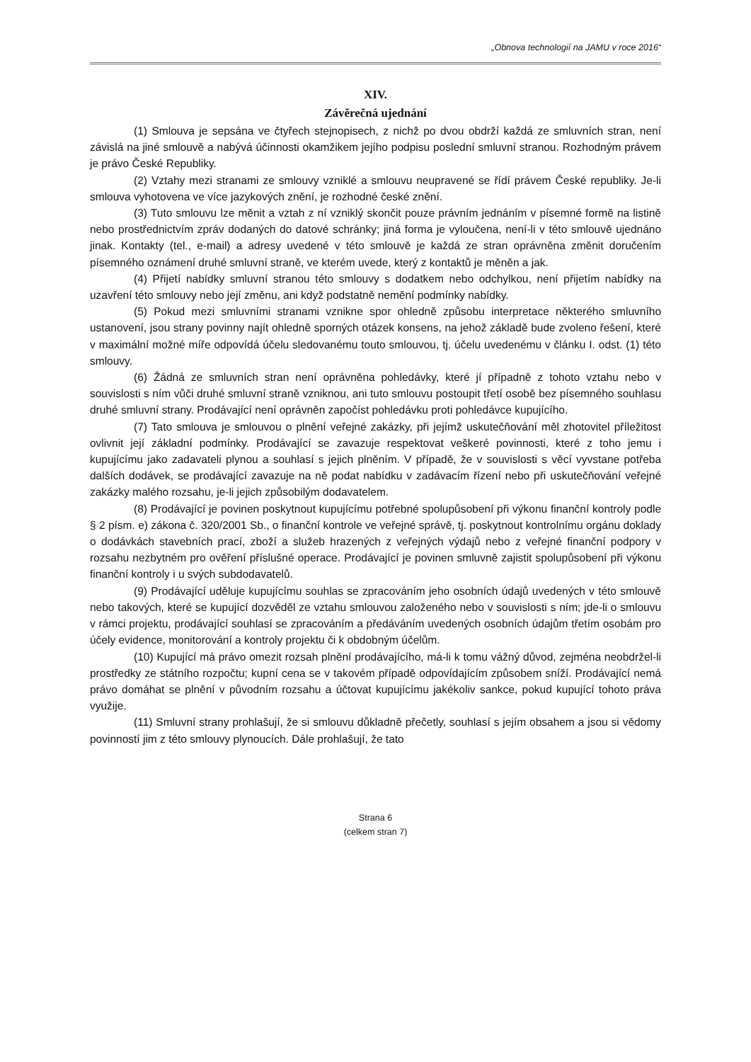„Obnova technologií na JAMU v roce 2016“
XIV.
Závěrečná ujednání
(1) Smlouva je sepsána ve čtyřech stejnopisech, z nichž po dvou obdrží každá ze smluvních stran, není závislá na jiné smlouvě a nabývá účinnosti okamžikem jejího podpisu poslední smluvní stranou. Rozhodným právem je právo České Republiky.
(2) Vztahy mezi stranami ze smlouvy vzniklé a smlouvu neupravené se řídí právem České republiky. Je-li smlouva vyhotovena ve více jazykových znění, je rozhodné české znění.
(3) Tuto smlouvu lze měnit a vztah z ní vzniklý skončit pouze právním jednáním v písemné formě na listině nebo prostřednictvím zpráv dodaných do datové schránky; jiná forma je vyloučena, není-li v této smlouvě ujednáno jinak. Kontakty (tel., e-mail) a adresy uvedené v této smlouvě je každá ze stran oprávněna změnit doručením písemného oznámení druhé smluvní straně, ve kterém uvede, který z kontaktů je měněn a jak.
(4) Přijetí nabídky smluvní stranou této smlouvy s dodatkem nebo odchylkou, není přijetím nabídky na uzavření této smlouvy nebo její změnu, ani když podstatně nemění podmínky nabídky.
(5) Pokud mezi smluvními stranami vznikne spor ohledně způsobu interpretace některého smluvního ustanovení, jsou strany povinny najít ohledně sporných otázek konsens, na jehož základě bude zvoleno řešení, které v maximální možné míře odpovídá účelu sledovanému touto smlouvou, tj. účelu uvedenému v článku I. odst. (1) této smlouvy.
(6) Žádná ze smluvních stran není oprávněna pohledávky, které jí případně z tohoto vztahu nebo v souvislosti s ním vůči druhé smluvní straně vzniknou, ani tuto smlouvu postoupit třetí osobě bez písemného souhlasu druhé smluvní strany. Prodávající není oprávněn započíst pohledávku proti pohledávce kupujícího.
(7) Tato smlouva je smlouvou o plnění veřejné zakázky, při jejímž uskutečňování měl zhotovitel příležitost ovlivnit její základní podmínky. Prodávající se zavazuje respektovat veškeré povinnosti, které z toho jemu i kupujícímu jako zadavateli plynou a souhlasí s jejich plněním. V případě, že v souvislosti s věcí vyvstane potřeba dalších dodávek, se prodávající zavazuje na ně podat nabídku v zadávacím řízení nebo při uskutečňování veřejné zakázky malého rozsahu, je-li jejich způsobilým dodavatelem.
(8) Prodávající je povinen poskytnout kupujícímu potřebné spolupůsobení při výkonu finanční kontroly podle § 2 písm. e) zákona č. 320/2001 Sb., o finanční kontrole ve veřejné správě, tj. poskytnout kontrolnímu orgánu doklady o dodávkách stavebních prací, zboží a služeb hrazených z veřejných výdajů nebo z veřejné finanční podpory v rozsahu nezbytném pro ověření příslušné operace. Prodávající je povinen smluvně zajistit spolupůsobení při výkonu finanční kontroly i u svých subdodavatelů.
(9) Prodávající uděluje kupujícímu souhlas se zpracováním jeho osobních údajů uvedených v této smlouvě nebo takových, které se kupující dozvěděl ze vztahu smlouvou založeného nebo v souvislosti s ním; jde-li o smlouvu v rámci projektu, prodávající souhlasí se zpracováním a předáváním uvedených osobních údajům třetím osobám pro účely evidence, monitorování a kontroly projektu či k obdobným účelům.
(10) Kupující má právo omezit rozsah plnění prodávajícího, má-li k tomu vážný důvod, zejména neobdržel-li prostředky ze státního rozpočtu; kupní cena se v takovém případě odpovídajícím způsobem sníží. Prodávající nemá právo domáhat se plnění v původním rozsahu a účtovat kupujícímu jakékoliv sankce, pokud kupující tohoto práva využije.
(11) Smluvní strany prohlašují, že si smlouvu důkladně přečetly, souhlasí s jejím obsahem a jsou si vědomy povinností jim z této smlouvy plynoucích. Dále prohlašují, že tato
Strana 6
(celkem stran 7)